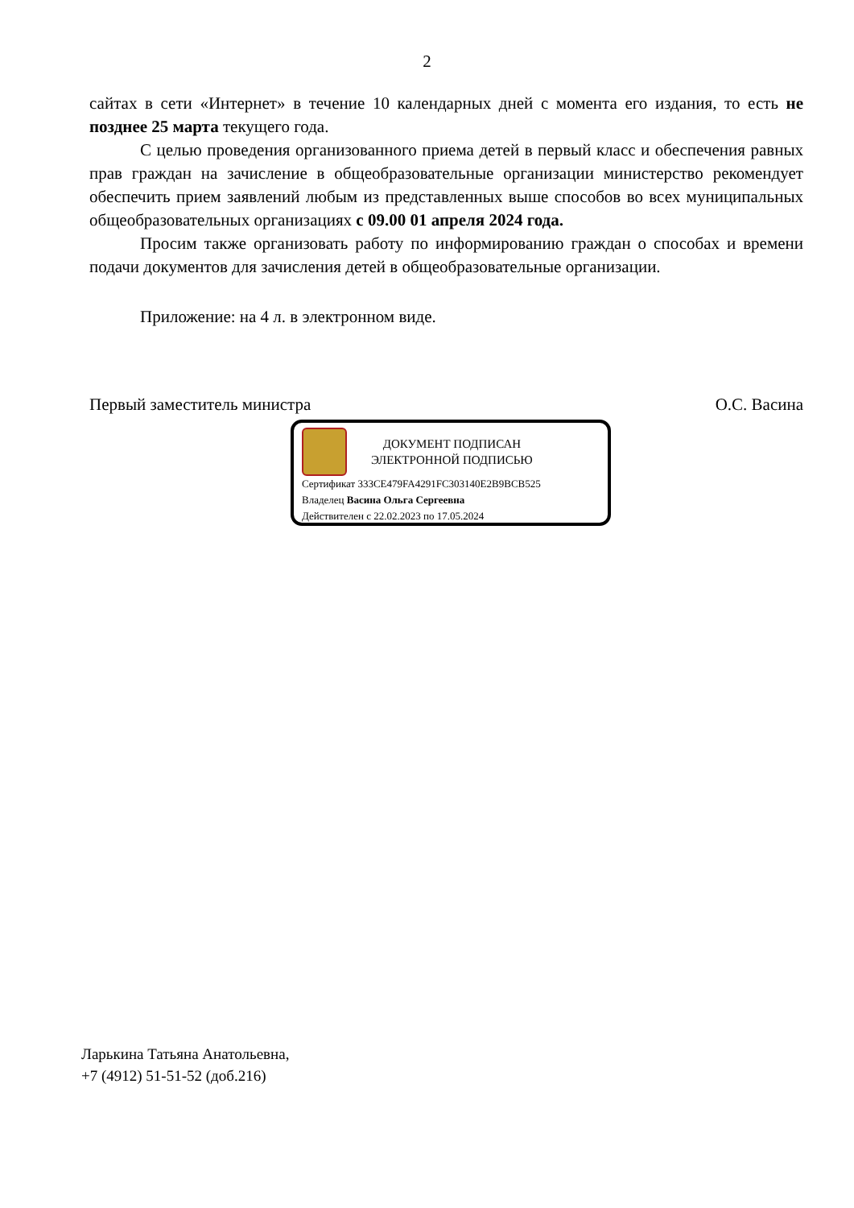2
сайтах в сети «Интернет» в течение 10 календарных дней с момента его издания, то есть не позднее 25 марта текущего года.
С целью проведения организованного приема детей в первый класс и обеспечения равных прав граждан на зачисление в общеобразовательные организации министерство рекомендует обеспечить прием заявлений любым из представленных выше способов во всех муниципальных общеобразовательных организациях с 09.00 01 апреля 2024 года.
Просим также организовать работу по информированию граждан о способах и времени подачи документов для зачисления детей в общеобразовательные организации.
Приложение: на 4 л. в электронном виде.
Первый заместитель министра О.С. Васина
ДОКУМЕНТ ПОДПИСАН
ЭЛЕКТРОННОЙ ПОДПИСЬЮ
Сертификат 333CE479FA4291FC303140E2B9BCB525
Владелец Васина Ольга Сергеевна
Действителен с 22.02.2023 по 17.05.2024
Ларькина Татьяна Анатольевна,
+7 (4912) 51-51-52 (доб.216)